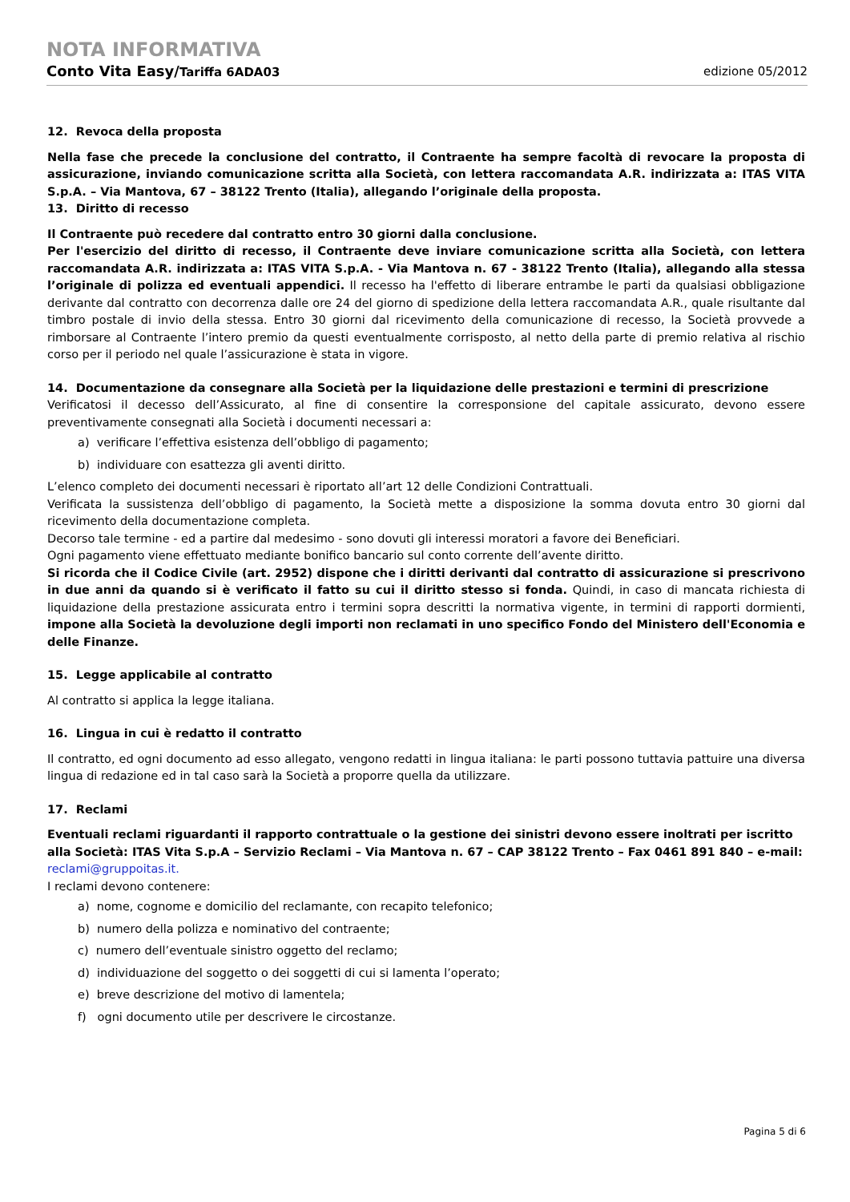NOTA INFORMATIVA
Conto Vita Easy/Tariffa 6ADA03 edizione 05/2012
12. Revoca della proposta
Nella fase che precede la conclusione del contratto, il Contraente ha sempre facoltà di revocare la proposta di assicurazione, inviando comunicazione scritta alla Società, con lettera raccomandata A.R. indirizzata a: ITAS VITA S.p.A. – Via Mantova, 67 – 38122 Trento (Italia), allegando l’originale della proposta.
13. Diritto di recesso
Il Contraente può recedere dal contratto entro 30 giorni dalla conclusione.
Per l'esercizio del diritto di recesso, il Contraente deve inviare comunicazione scritta alla Società, con lettera raccomandata A.R. indirizzata a: ITAS VITA S.p.A. - Via Mantova n. 67 - 38122 Trento (Italia), allegando alla stessa l’originale di polizza ed eventuali appendici. Il recesso ha l'effetto di liberare entrambe le parti da qualsiasi obbligazione derivante dal contratto con decorrenza dalle ore 24 del giorno di spedizione della lettera raccomandata A.R., quale risultante dal timbro postale di invio della stessa. Entro 30 giorni dal ricevimento della comunicazione di recesso, la Società provvede a rimborsare al Contraente l’intero premio da questi eventualmente corrisposto, al netto della parte di premio relativa al rischio corso per il periodo nel quale l’assicurazione è stata in vigore.
14. Documentazione da consegnare alla Società per la liquidazione delle prestazioni e termini di prescrizione
Verificatosi il decesso dell’Assicurato, al fine di consentire la corresponsione del capitale assicurato, devono essere preventivamente consegnati alla Società i documenti necessari a:
a) verificare l’effettiva esistenza dell’obbligo di pagamento;
b) individuare con esattezza gli aventi diritto.
L’elenco completo dei documenti necessari è riportato all’art 12 delle Condizioni Contrattuali.
Verificata la sussistenza dell’obbligo di pagamento, la Società mette a disposizione la somma dovuta entro 30 giorni dal ricevimento della documentazione completa.
Decorso tale termine - ed a partire dal medesimo - sono dovuti gli interessi moratori a favore dei Beneficiari.
Ogni pagamento viene effettuato mediante bonifico bancario sul conto corrente dell’avente diritto.
Si ricorda che il Codice Civile (art. 2952) dispone che i diritti derivanti dal contratto di assicurazione si prescrivono in due anni da quando si è verificato il fatto su cui il diritto stesso si fonda. Quindi, in caso di mancata richiesta di liquidazione della prestazione assicurata entro i termini sopra descritti la normativa vigente, in termini di rapporti dormienti, impone alla Società la devoluzione degli importi non reclamati in uno specifico Fondo del Ministero dell'Economia e delle Finanze.
15. Legge applicabile al contratto
Al contratto si applica la legge italiana.
16. Lingua in cui è redatto il contratto
Il contratto, ed ogni documento ad esso allegato, vengono redatti in lingua italiana: le parti possono tuttavia pattuire una diversa lingua di redazione ed in tal caso sarà la Società a proporre quella da utilizzare.
17. Reclami
Eventuali reclami riguardanti il rapporto contrattuale o la gestione dei sinistri devono essere inoltrati per iscritto alla Società: ITAS Vita S.p.A – Servizio Reclami – Via Mantova n. 67 – CAP 38122 Trento – Fax 0461 891 840 – e-mail: reclami@gruppoitas.it.
I reclami devono contenere:
a) nome, cognome e domicilio del reclamante, con recapito telefonico;
b) numero della polizza e nominativo del contraente;
c) numero dell’eventuale sinistro oggetto del reclamo;
d) individuazione del soggetto o dei soggetti di cui si lamenta l’operato;
e) breve descrizione del motivo di lamentela;
f) ogni documento utile per descrivere le circostanze.
Pagina 5 di 6